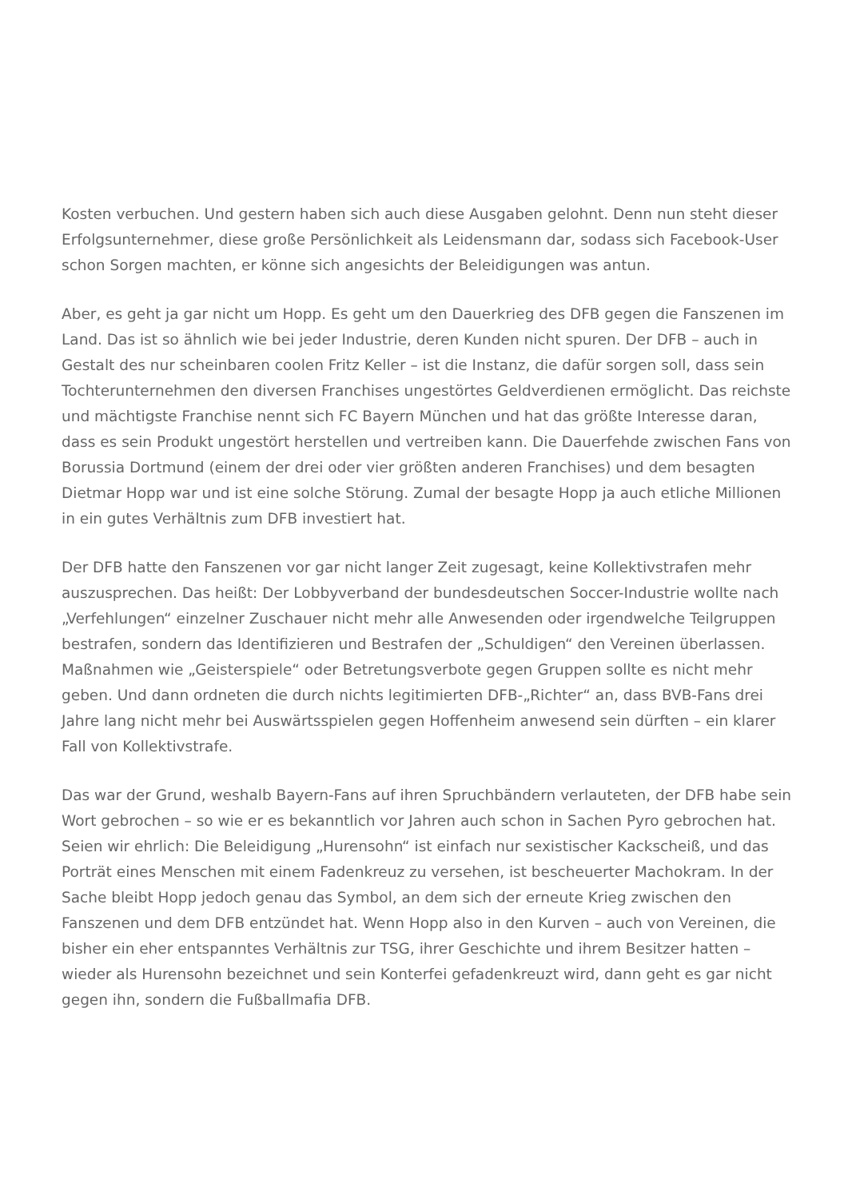Kosten verbuchen. Und gestern haben sich auch diese Ausgaben gelohnt. Denn nun steht dieser Erfolgsunternehmer, diese große Persönlichkeit als Leidensmann dar, sodass sich Facebook-User schon Sorgen machten, er könne sich angesichts der Beleidigungen was antun.
Aber, es geht ja gar nicht um Hopp. Es geht um den Dauerkrieg des DFB gegen die Fanszenen im Land. Das ist so ähnlich wie bei jeder Industrie, deren Kunden nicht spuren. Der DFB – auch in Gestalt des nur scheinbaren coolen Fritz Keller – ist die Instanz, die dafür sorgen soll, dass sein Tochterunternehmen den diversen Franchises ungestörtes Geldverdienen ermöglicht. Das reichste und mächtigste Franchise nennt sich FC Bayern München und hat das größte Interesse daran, dass es sein Produkt ungestört herstellen und vertreiben kann. Die Dauerfehde zwischen Fans von Borussia Dortmund (einem der drei oder vier größten anderen Franchises) und dem besagten Dietmar Hopp war und ist eine solche Störung. Zumal der besagte Hopp ja auch etliche Millionen in ein gutes Verhältnis zum DFB investiert hat.
Der DFB hatte den Fanszenen vor gar nicht langer Zeit zugesagt, keine Kollektivstrafen mehr auszusprechen. Das heißt: Der Lobbyverband der bundesdeutschen Soccer-Industrie wollte nach „Verfehlungen“ einzelner Zuschauer nicht mehr alle Anwesenden oder irgendwelche Teilgruppen bestrafen, sondern das Identifizieren und Bestrafen der „Schuldigen“ den Vereinen überlassen. Maßnahmen wie „Geisterspiele“ oder Betretungsverbote gegen Gruppen sollte es nicht mehr geben. Und dann ordneten die durch nichts legitimierten DFB-„Richter“ an, dass BVB-Fans drei Jahre lang nicht mehr bei Auswärtsspielen gegen Hoffenheim anwesend sein dürften – ein klarer Fall von Kollektivstrafe.
Das war der Grund, weshalb Bayern-Fans auf ihren Spruchbändern verlauteten, der DFB habe sein Wort gebrochen – so wie er es bekanntlich vor Jahren auch schon in Sachen Pyro gebrochen hat. Seien wir ehrlich: Die Beleidigung „Hurensohn“ ist einfach nur sexistischer Kackscheiß, und das Porträt eines Menschen mit einem Fadenkreuz zu versehen, ist bescheuerter Machokram. In der Sache bleibt Hopp jedoch genau das Symbol, an dem sich der erneute Krieg zwischen den Fanszenen und dem DFB entzündet hat. Wenn Hopp also in den Kurven – auch von Vereinen, die bisher ein eher entspanntes Verhältnis zur TSG, ihrer Geschichte und ihrem Besitzer hatten – wieder als Hurensohn bezeichnet und sein Konterfei gefadenkreuzt wird, dann geht es gar nicht gegen ihn, sondern die Fußballmafia DFB.